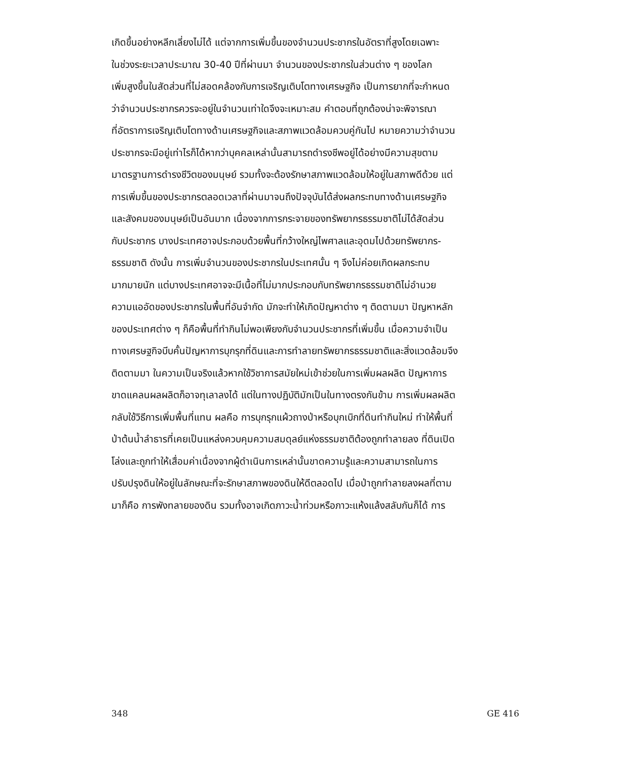เกิดขึ้นอย่างหลีกเลี่ยงไม่ได้ แต่จากการเพิ่มขึ้นของจำนวนประชากรในอัตราที่สูงโดยเฉพาะ
ในช่วงระยะเวลาประมาณ 30-40 ปีที่ผ่านมา จำนวนของประชากรในส่วนต่าง ๆ ของโลก
เพิ่มสูงขึ้นในสัดส่วนที่ไม่สอดคล้องกับการเจริญเติบโตทางเศรษฐกิจ เป็นการยากที่จะกำหนด
ว่าจำนวนประชากรควรจะอยู่ในจำนวนเท่าใดจึงจะเหมาะสม คำตอบที่ถูกต้องน่าจะพิจารณา
ที่อัตราการเจริญเติบโตทางด้านเศรษฐกิจและสภาพแวดล้อมควบคู่กันไป หมายความว่าจำนวน
ประชากรจะมีอยู่เท่าไรก็ได้หากว่าบุคคลเหล่านั้นสามารถดำรงชีพอยู่ได้อย่างมีความสุขตาม
มาตรฐานการดำรงชีวิตของมนุษย์ รวมทั้งจะต้องรักษาสภาพแวดล้อมให้อยู่ในสภาพดีด้วย แต่
การเพิ่มขึ้นของประชากรตลอดเวลาที่ผ่านมาจนถึงปัจจุบันได้ส่งผลกระทบทางด้านเศรษฐกิจ
และสังคมของมนุษย์เป็นอันมาก เนื่องจากการกระจายของทรัพยากรธรรมชาติไม่ได้สัดส่วน
กับประชากร บางประเทศอาจประกอบด้วยพื้นที่กว้างใหญ่ไพศาลและอุดมไปด้วยทรัพยากร-
ธรรมชาติ ดังนั้น การเพิ่มจำนวนของประชากรในประเทศนั้น ๆ จึงไม่ค่อยเกิดผลกระทบ
มากมายนัก แต่บางประเทศอาจจะมีเนื้อที่ไม่มากประกอบกับทรัพยากรธรรมชาติไม่อำนวย
ความแออัดของประชากรในพื้นที่อันจำกัด มักจะทำให้เกิดปัญหาต่าง ๆ ติดตามมา ปัญหาหลัก
ของประเทศต่าง ๆ ก็คือพื้นที่ทำกินไม่พอเพียงกับจำนวนประชากรที่เพิ่มขึ้น เมื่อความจำเป็น
ทางเศรษฐกิจบีบคั้นปัญหาการบุกรุกที่ดินและการทำลายทรัพยากรธรรมชาติและสิ่งแวดล้อมจึง
ติดตามมา ในความเป็นจริงแล้วหากใช้วิชาการสมัยใหม่เข้าช่วยในการเพิ่มผลผลิต ปัญหาการ
ขาดแคลนผลผลิตก็อาจทุเลาลงได้ แต่ในทางปฏิบัติมักเป็นในทางตรงกันข้าม การเพิ่มผลผลิต
กลับใช้วิธีการเพิ่มพื้นที่แทน ผลคือ การบุกรุกแผ้วถางป่าหรือบุกเบิกที่ดินทำกินใหม่ ทำให้พื้นที่
ป่าต้นน้ำลำธารที่เคยเป็นแหล่งควบคุมความสมดุลย์แห่งธรรมชาติต้องถูกทำลายลง ที่ดินเปิด
โล่งและถูกทำให้เสื่อมค่าเนื่องจากผู้ดำเนินการเหล่านั้นขาดความรู้และความสามารถในการ
ปรับปรุงดินให้อยู่ในลักษณะที่จะรักษาสภาพของดินให้ดีตลอดไป เมื่อป่าถูกทำลายลงผลที่ตาม
มาก็คือ การพังทลายของดิน รวมทั้งอาจเกิดภาวะน้ำท่วมหรือภาวะแห้งแล้งสลับกันก็ได้ การ
348 GE 416